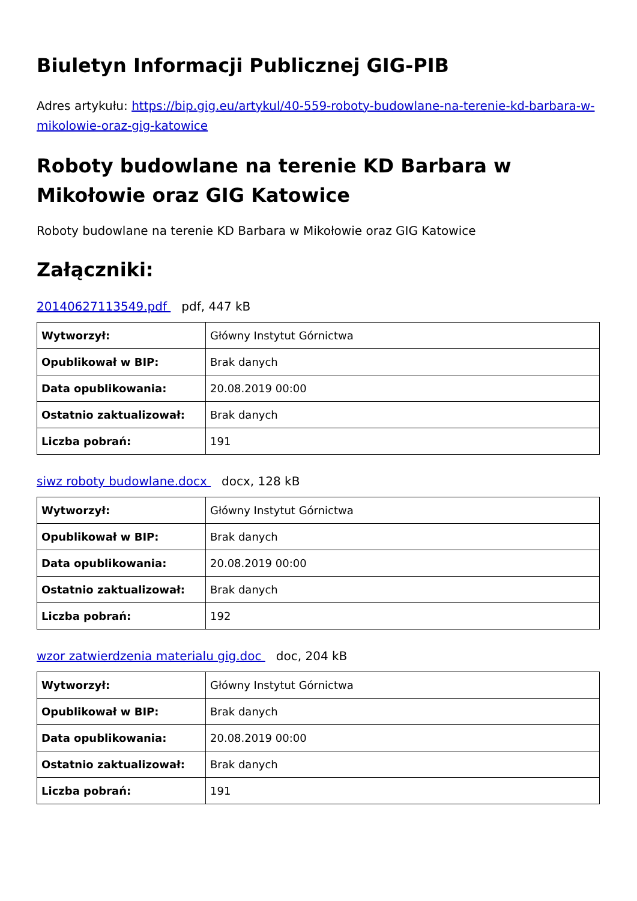Biuletyn Informacji Publicznej GIG-PIB
Adres artykułu: https://bip.gig.eu/artykul/40-559-roboty-budowlane-na-terenie-kd-barbara-w-mikolowie-oraz-gig-katowice
Roboty budowlane na terenie KD Barbara w Mikołowie oraz GIG Katowice
Roboty budowlane na terenie KD Barbara w Mikołowie oraz GIG Katowice
Załączniki:
20140627113549.pdf pdf, 447 kB
| Wytworzył: | Główny Instytut Górnictwa |
| Opublikował w BIP: | Brak danych |
| Data opublikowania: | 20.08.2019 00:00 |
| Ostatnio zaktualizował: | Brak danych |
| Liczba pobrań: | 191 |
siwz roboty budowlane.docx docx, 128 kB
| Wytworzył: | Główny Instytut Górnictwa |
| Opublikował w BIP: | Brak danych |
| Data opublikowania: | 20.08.2019 00:00 |
| Ostatnio zaktualizował: | Brak danych |
| Liczba pobrań: | 192 |
wzor zatwierdzenia materialu gig.doc doc, 204 kB
| Wytworzył: | Główny Instytut Górnictwa |
| Opublikował w BIP: | Brak danych |
| Data opublikowania: | 20.08.2019 00:00 |
| Ostatnio zaktualizował: | Brak danych |
| Liczba pobrań: | 191 |